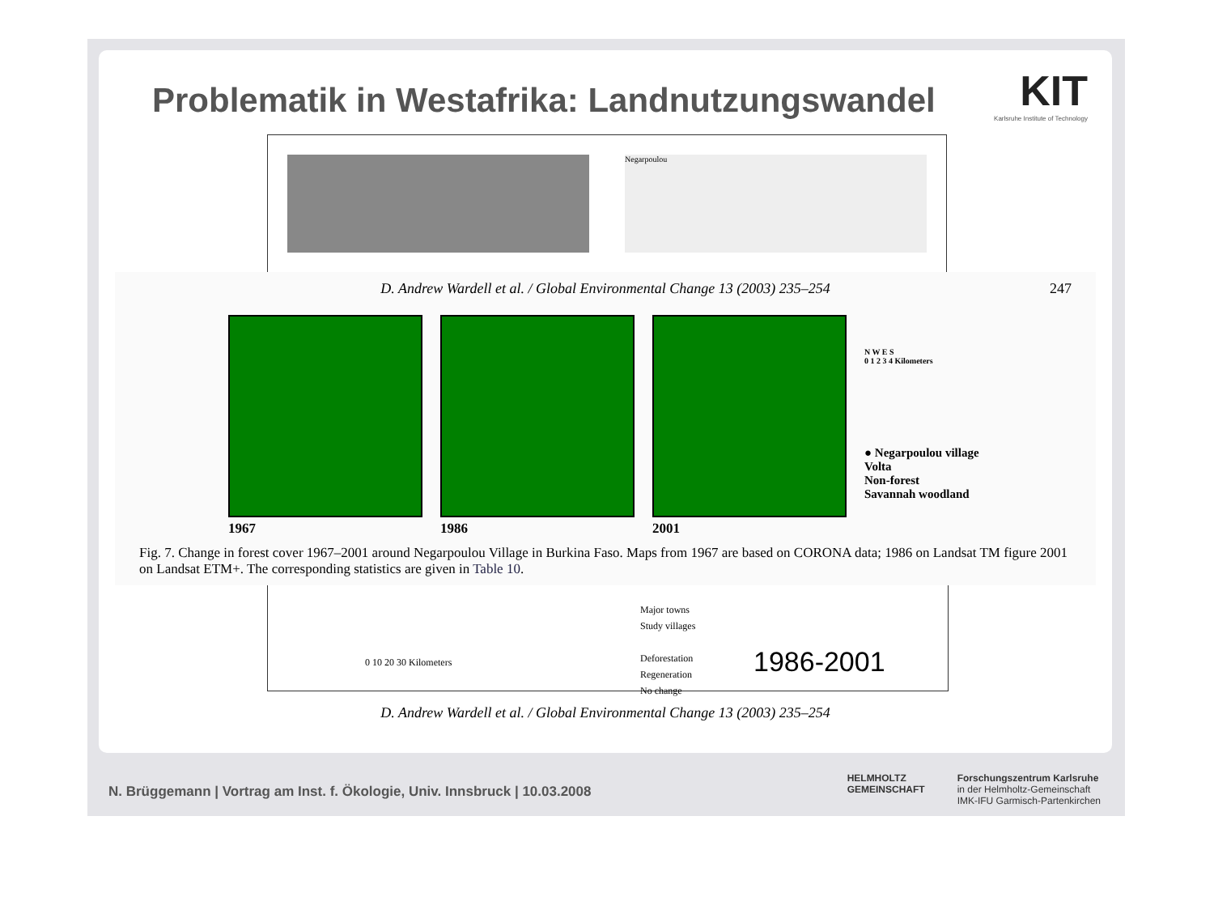Problematik in Westafrika: Landnutzungswandel
KIT
Karlsruhe Institute of Technology
Negarpoulou
D. Andrew Wardell et al. / Global Environmental Change 13 (2003) 235–254 247
1967 1986 2001
N W E S
0 1 2 3 4 Kilometers
● Negarpoulou village
Volta
Non-forest
Savannah woodland
Fig. 7. Change in forest cover 1967–2001 around Negarpoulou Village in Burkina Faso. Maps from 1967 are based on CORONA data; 1986 on Landsat TM figure 2001 on Landsat ETM+. The corresponding statistics are given in Table 10.
0 10 20 30 Kilometers
Major towns
Study villages
Deforestation
Regeneration
No change
1986-2001
D. Andrew Wardell et al. / Global Environmental Change 13 (2003) 235–254
N. Brüggemann | Vortrag am Inst. f. Ökologie, Univ. Innsbruck | 10.03.2008
HELMHOLTZ
GEMEINSCHAFT
Forschungszentrum Karlsruhe
in der Helmholtz-Gemeinschaft
IMK-IFU Garmisch-Partenkirchen